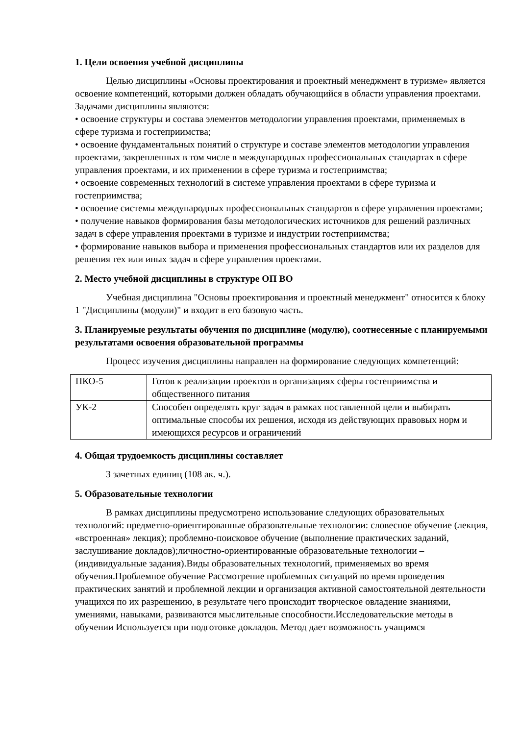1. Цели освоения учебной дисциплины
Целью дисциплины «Основы проектирования и проектный менеджмент в туризме» является освоение компетенций, которыми должен обладать обучающийся в области управления проектами.
Задачами дисциплины являются:
• освоение структуры и состава элементов методологии управления проектами, применяемых в сфере туризма и гостеприимства;
• освоение фундаментальных понятий о структуре и составе элементов методологии управления проектами, закрепленных в том числе в международных профессиональных стандартах в сфере управления проектами, и их применении в сфере туризма и гостеприимства;
• освоение современных технологий в системе управления проектами в сфере туризма и гостеприимства;
• освоение системы международных профессиональных стандартов в сфере управления проектами;
• получение навыков формирования базы методологических источников для решений различных задач в сфере управления проектами в туризме и индустрии гостеприимства;
• формирование навыков выбора и применения профессиональных стандартов или их разделов для решения тех или иных задач в сфере управления проектами.
2. Место учебной дисциплины в структуре ОП ВО
Учебная дисциплина "Основы проектирования и проектный менеджмент" относится к блоку 1 "Дисциплины (модули)" и входит в его базовую часть.
3. Планируемые результаты обучения по дисциплине (модулю), соотнесенные с планируемыми результатами освоения образовательной программы
Процесс изучения дисциплины направлен на формирование следующих компетенций:
| ПКО-5 | Готов к реализации проектов в организациях сферы гостеприимства и общественного питания |
| УК-2 | Способен определять круг задач в рамках поставленной цели и выбирать оптимальные способы их решения, исходя из действующих правовых норм и имеющихся ресурсов и ограничений |
4. Общая трудоемкость дисциплины составляет
3 зачетных единиц (108 ак. ч.).
5. Образовательные технологии
В рамках дисциплины предусмотрено использование следующих образовательных технологий: предметно-ориентированные образовательные технологии: словесное обучение (лекция, «встроенная» лекция); проблемно-поисковое обучение (выполнение практических заданий, заслушивание докладов);личностно-ориентированные образовательные технологии –(индивидуальные задания).Виды образовательных технологий, применяемых во время обучения.Проблемное обучение Рассмотрение проблемных ситуаций во время проведения практических занятий и проблемной лекции и организация активной самостоятельной деятельности учащихся по их разрешению, в результате чего происходит творческое овладение знаниями, умениями, навыками, развиваются мыслительные способности.Исследовательские методы в обучении Используется при подготовке докладов. Метод дает возможность учащимся